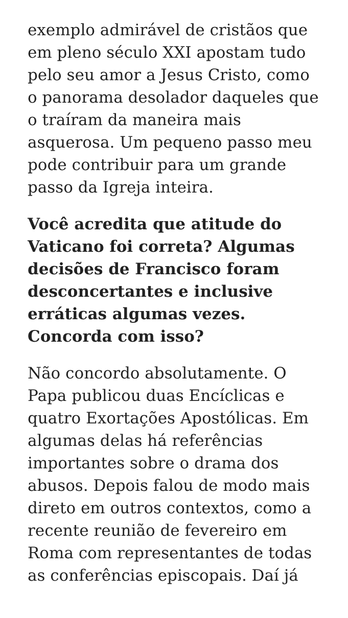exemplo admirável de cristãos que em pleno século XXI apostam tudo pelo seu amor a Jesus Cristo, como o panorama desolador daqueles que o traíram da maneira mais asquerosa. Um pequeno passo meu pode contribuir para um grande passo da Igreja inteira.
Você acredita que atitude do Vaticano foi correta? Algumas decisões de Francisco foram desconcertantes e inclusive erráticas algumas vezes. Concorda com isso?
Não concordo absolutamente. O Papa publicou duas Encíclicas e quatro Exortações Apostólicas. Em algumas delas há referências importantes sobre o drama dos abusos. Depois falou de modo mais direto em outros contextos, como a recente reunião de fevereiro em Roma com representantes de todas as conferências episcopais. Daí já